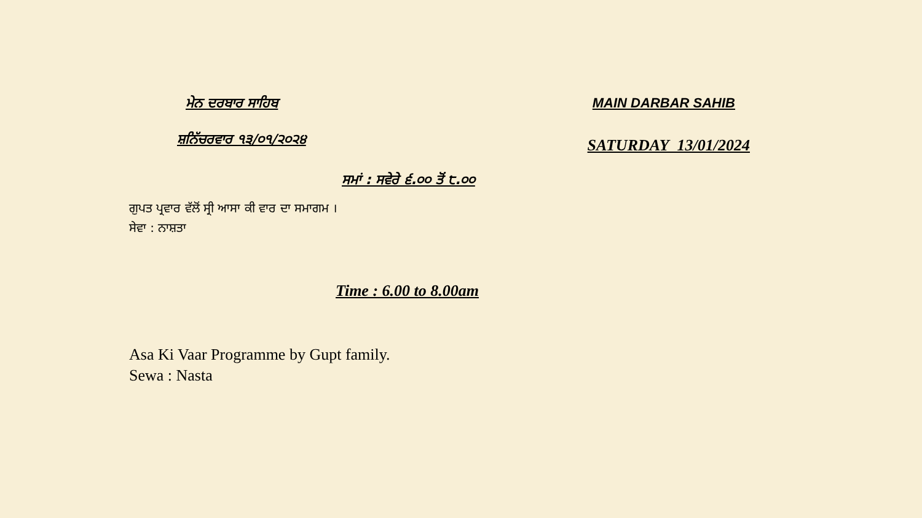ਮੇਨ ਦਰਬਾਰ ਸਾਹਿਬ MAIN DARBAR SAHIB
ਸ਼ਨਿੱਚਰਵਾਰ ੧੩/੦੧/੨੦੨੪
SATURDAY 13/01/2024
ਸਮਾਂ : ਸਵੇਰੇ ੬.੦੦ ਤੋਂ ੮.੦੦
ਗੁਪਤ ਪ੍ਰਵਾਰ ਵੱਲੋਂ ਸ੍ਰੀ ਆਸਾ ਕੀ ਵਾਰ ਦਾ ਸਮਾਗਮ ।
ਸੇਵਾ : ਨਾਸ਼ਤਾ
Time : 6.00 to 8.00am
Asa Ki Vaar Programme by Gupt family.
Sewa : Nasta